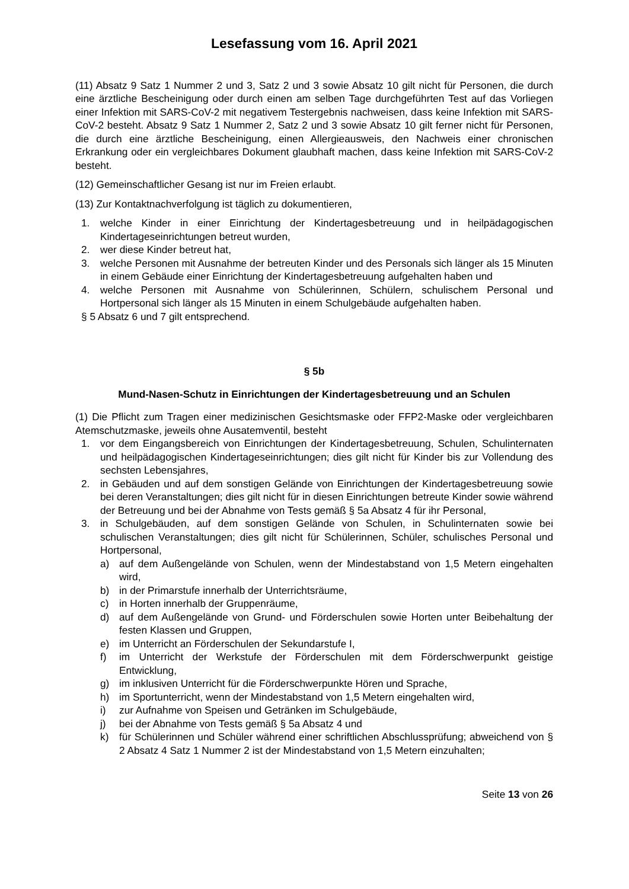Lesefassung vom 16. April 2021
(11) Absatz 9 Satz 1 Nummer 2 und 3, Satz 2 und 3 sowie Absatz 10 gilt nicht für Personen, die durch eine ärztliche Bescheinigung oder durch einen am selben Tage durchgeführten Test auf das Vorliegen einer Infektion mit SARS-CoV-2 mit negativem Testergebnis nachweisen, dass keine Infektion mit SARS-CoV-2 besteht. Absatz 9 Satz 1 Nummer 2, Satz 2 und 3 sowie Absatz 10 gilt ferner nicht für Personen, die durch eine ärztliche Bescheinigung, einen Allergieausweis, den Nachweis einer chronischen Erkrankung oder ein vergleichbares Dokument glaubhaft machen, dass keine Infektion mit SARS-CoV-2 besteht.
(12) Gemeinschaftlicher Gesang ist nur im Freien erlaubt.
(13) Zur Kontaktnachverfolgung ist täglich zu dokumentieren,
1. welche Kinder in einer Einrichtung der Kindertagesbetreuung und in heilpädagogischen Kindertageseinrichtungen betreut wurden,
2. wer diese Kinder betreut hat,
3. welche Personen mit Ausnahme der betreuten Kinder und des Personals sich länger als 15 Minuten in einem Gebäude einer Einrichtung der Kindertagesbetreuung aufgehalten haben und
4. welche Personen mit Ausnahme von Schülerinnen, Schülern, schulischem Personal und Hortpersonal sich länger als 15 Minuten in einem Schulgebäude aufgehalten haben.
§ 5 Absatz 6 und 7 gilt entsprechend.
§ 5b
Mund-Nasen-Schutz in Einrichtungen der Kindertagesbetreuung und an Schulen
(1) Die Pflicht zum Tragen einer medizinischen Gesichtsmaske oder FFP2-Maske oder vergleichbaren Atemschutzmaske, jeweils ohne Ausatemventil, besteht
1. vor dem Eingangsbereich von Einrichtungen der Kindertagesbetreuung, Schulen, Schulinternaten und heilpädagogischen Kindertageseinrichtungen; dies gilt nicht für Kinder bis zur Vollendung des sechsten Lebensjahres,
2. in Gebäuden und auf dem sonstigen Gelände von Einrichtungen der Kindertagesbetreuung sowie bei deren Veranstaltungen; dies gilt nicht für in diesen Einrichtungen betreute Kinder sowie während der Betreuung und bei der Abnahme von Tests gemäß § 5a Absatz 4 für ihr Personal,
3. in Schulgebäuden, auf dem sonstigen Gelände von Schulen, in Schulinternaten sowie bei schulischen Veranstaltungen; dies gilt nicht für Schülerinnen, Schüler, schulisches Personal und Hortpersonal,
a) auf dem Außengelände von Schulen, wenn der Mindestabstand von 1,5 Metern eingehalten wird,
b) in der Primarstufe innerhalb der Unterrichtsräume,
c) in Horten innerhalb der Gruppenräume,
d) auf dem Außengelände von Grund- und Förderschulen sowie Horten unter Beibehaltung der festen Klassen und Gruppen,
e) im Unterricht an Förderschulen der Sekundarstufe I,
f) im Unterricht der Werkstufe der Förderschulen mit dem Förderschwerpunkt geistige Entwicklung,
g) im inklusiven Unterricht für die Förderschwerpunkte Hören und Sprache,
h) im Sportunterricht, wenn der Mindestabstand von 1,5 Metern eingehalten wird,
i) zur Aufnahme von Speisen und Getränken im Schulgebäude,
j) bei der Abnahme von Tests gemäß § 5a Absatz 4 und
k) für Schülerinnen und Schüler während einer schriftlichen Abschlussprüfung; abweichend von § 2 Absatz 4 Satz 1 Nummer 2 ist der Mindestabstand von 1,5 Metern einzuhalten;
Seite 13 von 26